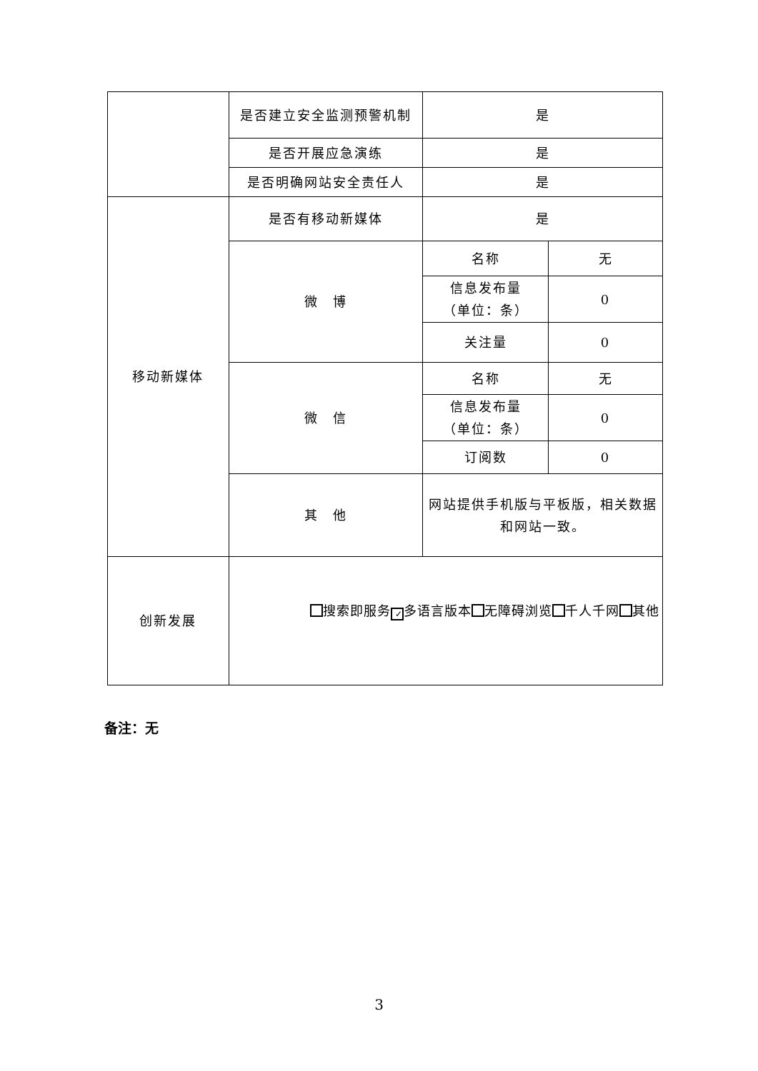| | 是否建立安全监测预警机制 | 是 | |
| | 是否开展应急演练 | 是 | |
| | 是否明确网站安全责任人 | 是 | |
| 移动新媒体 | 是否有移动新媒体 | 是 | |
| | 微 博 | 名称 | 无 |
| | | 信息发布量 （单位：条） | 0 |
| | | 关注量 | 0 |
| | 微 信 | 名称 | 无 |
| | | 信息发布量 （单位：条） | 0 |
| | | 订阅数 | 0 |
| | 其 他 | 网站提供手机版与平板版，相关数据和网站一致。 | |
| 创新发展 | 搜索即服务 ✓ 多语言版本 无障碍浏览 千人千网 其他 | | |
备注：无
3